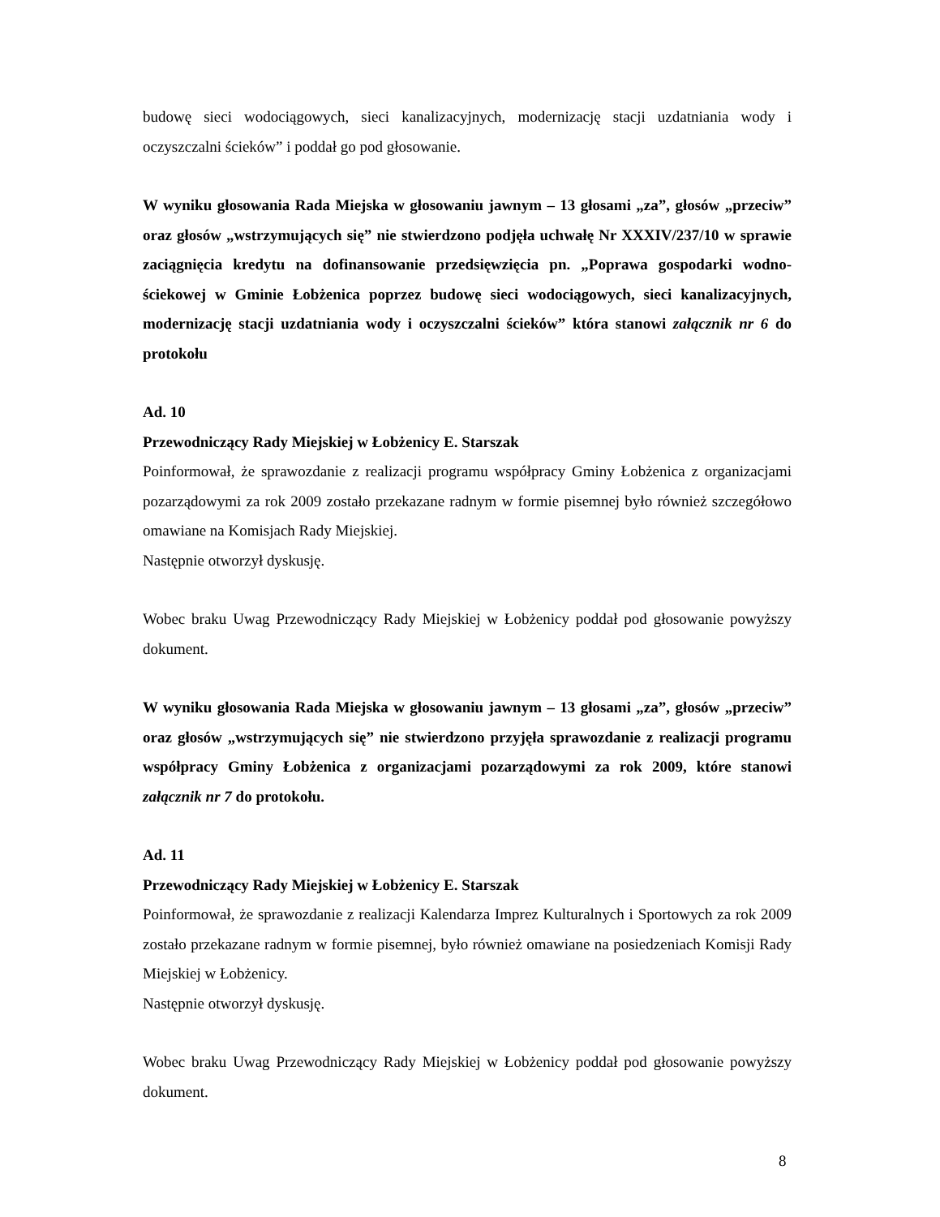budowę sieci wodociągowych, sieci kanalizacyjnych, modernizację stacji uzdatniania wody i oczyszczalni ścieków” i poddał go pod głosowanie.
W wyniku głosowania Rada Miejska w głosowaniu jawnym – 13 głosami „za”, głosów „przeciw” oraz głosów „wstrzymujących się” nie stwierdzono podjęła uchwałę Nr XXXIV/237/10 w sprawie zaciągnięcia kredytu na dofinansowanie przedsięwzięcia pn. „Poprawa gospodarki wodno-ściekowej w Gminie Łobżenica poprzez budowę sieci wodociągowych, sieci kanalizacyjnych, modernizację stacji uzdatniania wody i oczyszczalni ścieków” która stanowi załącznik nr 6 do protokołu
Ad. 10
Przewodniczący Rady Miejskiej w Łobżenicy E. Starszak
Poinformował, że sprawozdanie z realizacji programu współpracy Gminy Łobżenica z organizacjami pozarządowymi za rok 2009 zostało przekazane radnym w formie pisemnej było również szczegółowo omawiane na Komisjach Rady Miejskiej.
Następnie otworzył dyskusję.
Wobec braku Uwag Przewodniczący Rady Miejskiej w Łobżenicy poddał pod głosowanie powyższy dokument.
W wyniku głosowania Rada Miejska w głosowaniu jawnym – 13 głosami „za”, głosów „przeciw” oraz głosów „wstrzymujących się” nie stwierdzono przyjęła sprawozdanie z realizacji programu współpracy Gminy Łobżenica z organizacjami pozarządowymi za rok 2009, które stanowi załącznik nr 7 do protokołu.
Ad. 11
Przewodniczący Rady Miejskiej w Łobżenicy E. Starszak
Poinformował, że sprawozdanie z realizacji Kalendarza Imprez Kulturalnych i Sportowych za rok 2009 zostało przekazane radnym w formie pisemnej, było również omawiane na posiedzeniach Komisji Rady Miejskiej w Łobżenicy.
Następnie otworzył dyskusję.
Wobec braku Uwag Przewodniczący Rady Miejskiej w Łobżenicy poddał pod głosowanie powyższy dokument.
8